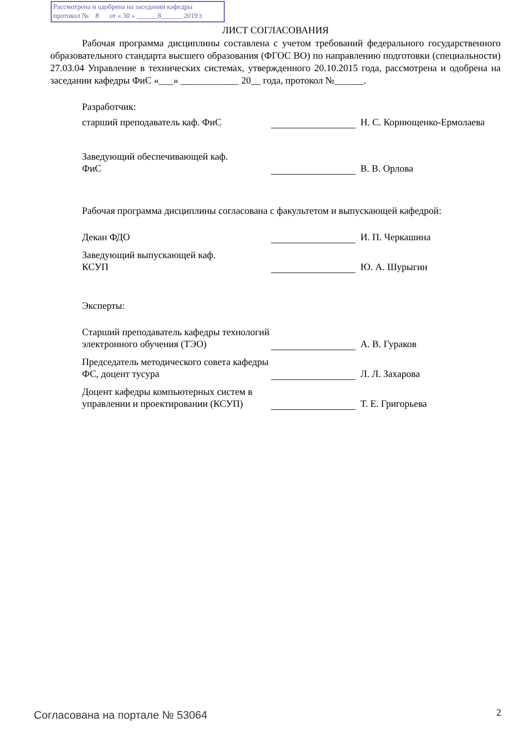Рассмотрена и одобрена на заседании кафедры
протокол № 8 от « 30 » ______8______ 2019 г.
ЛИСТ СОГЛАСОВАНИЯ
Рабочая программа дисциплины составлена с учетом требований федерального государственного образовательного стандарта высшего образования (ФГОС ВО) по направлению подготовки (специальности) 27.03.04 Управление в технических системах, утвержденного 20.10.2015 года, рассмотрена и одобрена на заседании кафедры ФиС «___» ____________ 20__ года, протокол №______.
Разработчик:
старший преподаватель каф. ФиС
Н. С. Корнющенко-Ермолаева
Заведующий обеспечивающей каф.
ФиС
В. В. Орлова
Рабочая программа дисциплины согласована с факультетом и выпускающей кафедрой:
Декан ФДО
И. П. Черкашина
Заведующий выпускающей каф.
КСУП
Ю. А. Шурыгин
Эксперты:
Старший преподаватель кафедры технологий электронного обучения (ТЭО)
А. В. Гураков
Председатель методического совета кафедры ФС, доцент тусура
Л. Л. Захарова
Доцент кафедры компьютерных систем в управлении и проектировании (КСУП)
Т. Е. Григорьева
Согласована на портале № 53064 2